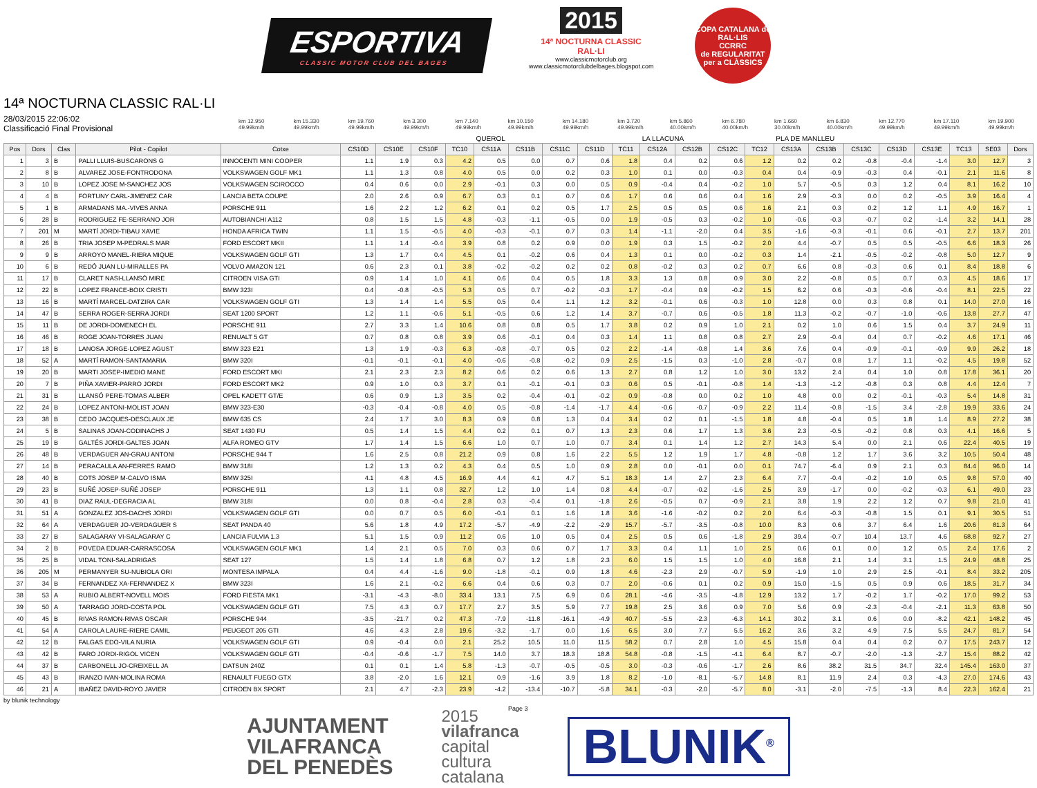ESPORTIVA
CLASSIC MOTOR CLUB DEL BAGES
2015
14ª NOCTURNA CLASSIC RAL·LI
www.classicmotorclub.org
www.classicmotorclubdelbages.blogspot.com
COPA CATALANA de RAL·LIS
CCRRC
de REGULARITAT per a CLÀSSICS
14ª NOCTURNA CLASSIC RAL·LI
28/03/2015 22:06:02
Classificació Final Provisional
km 12.950 49.99km/h km 15.330 49.99km/h km 19.760 49.99km/h km 3.300 49.99km/h km 7.140 49.99km/h km 10.150 49.99km/h km 14.180 49.99km/h km 3.720 49.99km/h km 5.860 40.00km/h km 6.780 40.00km/h km 1.660 30.00km/h km 6.830 40.00km/h km 12.770 49.99km/h km 17.110 49.99km/h km 19.900 49.99km/h
| | | | | | | | | | QUEROL | | | | | LA LLACUNA | | | | PLA DE MANLLEU | | | | | | | |
| Pos | Dors | Clas | Pilot - Copilot | Cotxe | CS10D | CS10E | CS10F | TC10 | CS11A | CS11B | CS11C | CS11D | TC11 | CS12A | CS12B | CS12C | TC12 | CS13A | CS13B | CS13C | CS13D | CS13E | TC13 | SE03 | Dors |
| 1 | 3 | B | PALLI LLUIS-BUSCARONS G | INNOCENTI MINI COOPER | 1.1 | 1.9 | 0.3 | 4.2 | 0.5 | 0.0 | 0.7 | 0.6 | 1.8 | 0.4 | 0.2 | 0.6 | 1.2 | 0.2 | 0.2 | -0.8 | -0.4 | -1.4 | 3.0 | 12.7 | 3 |
| 2 | 8 | B | ALVAREZ JOSE-FONTRODONA | VOLKSWAGEN GOLF MK1 | 1.1 | 1.3 | 0.8 | 4.0 | 0.5 | 0.0 | 0.2 | 0.3 | 1.0 | 0.1 | 0.0 | -0.3 | 0.4 | 0.4 | -0.9 | -0.3 | 0.4 | -0.1 | 2.1 | 11.6 | 8 |
| 3 | 10 | B | LOPEZ JOSE M-SANCHEZ JOS | VOLKSWAGEN SCIROCCO | 0.4 | 0.6 | 0.0 | 2.9 | -0.1 | 0.3 | 0.0 | 0.5 | 0.9 | -0.4 | 0.4 | -0.2 | 1.0 | 5.7 | -0.5 | 0.3 | 1.2 | 0.4 | 8.1 | 16.2 | 10 |
| 4 | 4 | B | FORTUNY CARL-JIMENEZ CAR | LANCIA BETA COUPE | 2.0 | 2.6 | 0.9 | 6.7 | 0.3 | 0.1 | 0.7 | 0.6 | 1.7 | 0.6 | 0.6 | 0.4 | 1.6 | 2.9 | -0.3 | 0.0 | 0.2 | -0.5 | 3.9 | 16.4 | 4 |
| 5 | 1 | B | ARMADANS MA.-VIVES ANNA | PORSCHE 911 | 1.6 | 2.2 | 1.2 | 6.2 | 0.1 | 0.2 | 0.5 | 1.7 | 2.5 | 0.5 | 0.5 | 0.6 | 1.6 | 2.1 | 0.3 | 0.2 | 1.2 | 1.1 | 4.9 | 16.7 | 1 |
| 6 | 28 | B | RODRIGUEZ FE-SERRANO JOR | AUTOBIANCHI A112 | 0.8 | 1.5 | 1.5 | 4.8 | -0.3 | -1.1 | -0.5 | 0.0 | 1.9 | -0.5 | 0.3 | -0.2 | 1.0 | -0.6 | -0.3 | -0.7 | 0.2 | -1.4 | 3.2 | 14.1 | 28 |
| 7 | 201 | M | MARTÍ JORDI-TIBAU XAVIE | HONDA AFRICA TWIN | 1.1 | 1.5 | -0.5 | 4.0 | -0.3 | -0.1 | 0.7 | 0.3 | 1.4 | -1.1 | -2.0 | 0.4 | 3.5 | -1.6 | -0.3 | -0.1 | 0.6 | -0.1 | 2.7 | 13.7 | 201 |
| 8 | 26 | B | TRIA JOSEP M-PEDRALS MAR | FORD ESCORT MKII | 1.1 | 1.4 | -0.4 | 3.9 | 0.8 | 0.2 | 0.9 | 0.0 | 1.9 | 0.3 | 1.5 | -0.2 | 2.0 | 4.4 | -0.7 | 0.5 | 0.5 | -0.5 | 6.6 | 18.3 | 26 |
| 9 | 9 | B | ARROYO MANEL-RIERA MIQUE | VOLKSWAGEN GOLF GTI | 1.3 | 1.7 | 0.4 | 4.5 | 0.1 | -0.2 | 0.6 | 0.4 | 1.3 | 0.1 | 0.0 | -0.2 | 0.3 | 1.4 | -2.1 | -0.5 | -0.2 | -0.8 | 5.0 | 12.7 | 9 |
| 10 | 6 | B | REDÓ JUAN LU-MIRALLES PA | VOLVO AMAZON 121 | 0.6 | 2.3 | 0.1 | 3.8 | -0.2 | -0.2 | 0.2 | 0.2 | 0.8 | -0.2 | 0.3 | 0.2 | 0.7 | 6.6 | 0.8 | -0.3 | 0.6 | 0.1 | 8.4 | 18.8 | 6 |
| 11 | 17 | B | CLARET NASI-LLANSÓ MIRE | CITROEN VISA GTI | 0.9 | 1.4 | 1.0 | 4.1 | 0.6 | 0.4 | 0.5 | 1.8 | 3.3 | 1.3 | 0.8 | 0.9 | 3.0 | 2.2 | -0.8 | 0.5 | 0.7 | 0.3 | 4.5 | 18.6 | 17 |
| 12 | 22 | B | LOPEZ FRANCE-BOIX CRISTI | BMW 323I | 0.4 | -0.8 | -0.5 | 5.3 | 0.5 | 0.7 | -0.2 | -0.3 | 1.7 | -0.4 | 0.9 | -0.2 | 1.5 | 6.2 | 0.6 | -0.3 | -0.6 | -0.4 | 8.1 | 22.5 | 22 |
| 13 | 16 | B | MARTÍ MARCEL-DATZIRA CAR | VOLKSWAGEN GOLF GTI | 1.3 | 1.4 | 1.4 | 5.5 | 0.5 | 0.4 | 1.1 | 1.2 | 3.2 | -0.1 | 0.6 | -0.3 | 1.0 | 12.8 | 0.0 | 0.3 | 0.8 | 0.1 | 14.0 | 27.0 | 16 |
| 14 | 47 | B | SERRA ROGER-SERRA JORDI | SEAT 1200 SPORT | 1.2 | 1.1 | -0.6 | 5.1 | -0.5 | 0.6 | 1.2 | 1.4 | 3.7 | -0.7 | 0.6 | -0.5 | 1.8 | 11.3 | -0.2 | -0.7 | -1.0 | -0.6 | 13.8 | 27.7 | 47 |
| 15 | 11 | B | DE JORDI-DOMENECH EL | PORSCHE 911 | 2.7 | 3.3 | 1.4 | 10.6 | 0.8 | 0.8 | 0.5 | 1.7 | 3.8 | 0.2 | 0.9 | 1.0 | 2.1 | 0.2 | 1.0 | 0.6 | 1.5 | 0.4 | 3.7 | 24.9 | 11 |
| 16 | 46 | B | ROGE JOAN-TORRES JUAN | RENUALT 5 GT | 0.7 | 0.8 | 0.8 | 3.9 | 0.6 | -0.1 | 0.4 | 0.3 | 1.4 | 1.1 | 0.8 | 0.8 | 2.7 | 2.9 | -0.4 | 0.4 | 0.7 | -0.2 | 4.6 | 17.1 | 46 |
| 17 | 18 | B | LANOSA JORGE-LOPEZ AGUST | BMW 323 E21 | 1.3 | 1.9 | -0.3 | 6.3 | -0.8 | -0.7 | 0.5 | 0.2 | 2.2 | -1.4 | -0.8 | 1.4 | 3.6 | 7.6 | 0.4 | -0.9 | -0.1 | -0.9 | 9.9 | 26.2 | 18 |
| 18 | 52 | A | MARTÍ RAMON-SANTAMARIA | BMW 320I | -0.1 | -0.1 | -0.1 | 4.0 | -0.6 | -0.8 | -0.2 | 0.9 | 2.5 | -1.5 | 0.3 | -1.0 | 2.8 | -0.7 | 0.8 | 1.7 | 1.1 | -0.2 | 4.5 | 19.8 | 52 |
| 19 | 20 | B | MARTI JOSEP-IMEDIO MANE | FORD ESCORT MKI | 2.1 | 2.3 | 2.3 | 8.2 | 0.6 | 0.2 | 0.6 | 1.3 | 2.7 | 0.8 | 1.2 | 1.0 | 3.0 | 13.2 | 2.4 | 0.4 | 1.0 | 0.8 | 17.8 | 36.1 | 20 |
| 20 | 7 | B | PIÑA XAVIER-PARRO JORDI | FORD ESCORT MK2 | 0.9 | 1.0 | 0.3 | 3.7 | 0.1 | -0.1 | -0.1 | 0.3 | 0.6 | 0.5 | -0.1 | -0.8 | 1.4 | -1.3 | -1.2 | -0.8 | 0.3 | 0.8 | 4.4 | 12.4 | 7 |
| 21 | 31 | B | LLANSÓ PERE-TOMAS ALBER | OPEL KADETT GT/E | 0.6 | 0.9 | 1.3 | 3.5 | 0.2 | -0.4 | -0.1 | -0.2 | 0.9 | -0.8 | 0.0 | 0.2 | 1.0 | 4.8 | 0.0 | 0.2 | -0.1 | -0.3 | 5.4 | 14.8 | 31 |
| 22 | 24 | B | LOPEZ ANTONI-MOLIST JOAN | BMW 323-E30 | -0.3 | -0.4 | -0.8 | 4.0 | 0.5 | -0.8 | -1.4 | -1.7 | 4.4 | -0.6 | -0.7 | -0.9 | 2.2 | 11.4 | -0.8 | -1.5 | 3.4 | -2.8 | 19.9 | 33.6 | 24 |
| 23 | 38 | B | CEDO JACQUES-DESCLAUX JE | BMW 635 CS | 2.4 | 1.7 | 3.0 | 8.3 | 0.9 | 0.8 | 1.3 | 0.4 | 3.4 | 0.2 | 0.1 | -1.5 | 1.8 | 4.8 | -0.4 | 0.5 | 1.8 | 1.4 | 8.9 | 27.2 | 38 |
| 24 | 5 | B | SALINAS JOAN-CODINACHS J | SEAT 1430 FU | 0.5 | 1.4 | 1.5 | 4.4 | 0.2 | 0.1 | 0.7 | 1.3 | 2.3 | 0.6 | 1.7 | 1.3 | 3.6 | 2.3 | -0.5 | -0.2 | 0.8 | 0.3 | 4.1 | 16.6 | 5 |
| 25 | 19 | B | GALTÉS JORDI-GALTES JOAN | ALFA ROMEO GTV | 1.7 | 1.4 | 1.5 | 6.6 | 1.0 | 0.7 | 1.0 | 0.7 | 3.4 | 0.1 | 1.4 | 1.2 | 2.7 | 14.3 | 5.4 | 0.0 | 2.1 | 0.6 | 22.4 | 40.5 | 19 |
| 26 | 48 | B | VERDAGUER AN-GRAU ANTONI | PORSCHE 944 T | 1.6 | 2.5 | 0.8 | 21.2 | 0.9 | 0.8 | 1.6 | 2.2 | 5.5 | 1.2 | 1.9 | 1.7 | 4.8 | -0.8 | 1.2 | 1.7 | 3.6 | 3.2 | 10.5 | 50.4 | 48 |
| 27 | 14 | B | PERACAULA AN-FERRES RAMO | BMW 318I | 1.2 | 1.3 | 0.2 | 4.3 | 0.4 | 0.5 | 1.0 | 0.9 | 2.8 | 0.0 | -0.1 | 0.0 | 0.1 | 74.7 | -6.4 | 0.9 | 2.1 | 0.3 | 84.4 | 96.0 | 14 |
| 28 | 40 | B | COTS JOSEP M-CALVO ISMA | BMW 325I | 4.1 | 4.8 | 4.5 | 16.9 | 4.4 | 4.1 | 4.7 | 5.1 | 18.3 | 1.4 | 2.7 | 2.3 | 6.4 | 7.7 | -0.4 | -0.2 | 1.0 | 0.5 | 9.8 | 57.0 | 40 |
| 29 | 23 | B | SUÑÉ JOSEP-SUÑÉ JOSEP | PORSCHE 911 | 1.3 | 1.1 | 0.8 | 32.7 | 1.2 | 1.0 | 1.4 | 0.8 | 4.4 | -0.7 | -0.2 | -1.6 | 2.5 | 3.9 | -1.7 | 0.0 | -0.2 | -0.3 | 6.1 | 49.0 | 23 |
| 30 | 41 | B | DIAZ RAUL-DEGRACIA AL | BMW 318I | 0.0 | 0.8 | -0.4 | 2.8 | 0.3 | -0.4 | 0.1 | -1.8 | 2.6 | -0.5 | 0.7 | -0.9 | 2.1 | 3.8 | 1.9 | 2.2 | 1.2 | 0.7 | 9.8 | 21.0 | 41 |
| 31 | 51 | A | GONZALEZ JOS-DACHS JORDI | VOLKSWAGEN GOLF GTI | 0.0 | 0.7 | 0.5 | 6.0 | -0.1 | 0.1 | 1.6 | 1.8 | 3.6 | -1.6 | -0.2 | 0.2 | 2.0 | 6.4 | -0.3 | -0.8 | 1.5 | 0.1 | 9.1 | 30.5 | 51 |
| 32 | 64 | A | VERDAGUER JO-VERDAGUER S | SEAT PANDA 40 | 5.6 | 1.8 | 4.9 | 17.2 | -5.7 | -4.9 | -2.2 | -2.9 | 15.7 | -5.7 | -3.5 | -0.8 | 10.0 | 8.3 | 0.6 | 3.7 | 6.4 | 1.6 | 20.6 | 81.3 | 64 |
| 33 | 27 | B | SALAGARAY VI-SALAGARAY C | LANCIA FULVIA 1.3 | 5.1 | 1.5 | 0.9 | 11.2 | 0.6 | 1.0 | 0.5 | 0.4 | 2.5 | 0.5 | 0.6 | -1.8 | 2.9 | 39.4 | -0.7 | 10.4 | 13.7 | 4.6 | 68.8 | 92.7 | 27 |
| 34 | 2 | B | POVEDA EDUAR-CARRASCOSA | VOLKSWAGEN GOLF MK1 | 1.4 | 2.1 | 0.5 | 7.0 | 0.3 | 0.6 | 0.7 | 1.7 | 3.3 | 0.4 | 1.1 | 1.0 | 2.5 | 0.6 | 0.1 | 0.0 | 1.2 | 0.5 | 2.4 | 17.6 | 2 |
| 35 | 25 | B | VIDAL TONI-SALADRIGAS | SEAT 127 | 1.5 | 1.4 | 1.8 | 6.8 | 0.7 | 1.2 | 1.8 | 2.3 | 6.0 | 1.5 | 1.5 | 1.0 | 4.0 | 16.8 | 2.1 | 1.4 | 3.1 | 1.5 | 24.9 | 48.8 | 25 |
| 36 | 205 | M | PERMANYER SU-NUBIOLA ORI | MONTESA IMPALA | 0.4 | 4.4 | -1.6 | 9.0 | -1.8 | -0.1 | 0.9 | 1.8 | 4.6 | -2.3 | 2.9 | -0.7 | 5.9 | -1.9 | 1.0 | 2.9 | 2.5 | -0.1 | 8.4 | 33.2 | 205 |
| 37 | 34 | B | FERNANDEZ XA-FERNANDEZ X | BMW 323I | 1.6 | 2.1 | -0.2 | 6.6 | 0.4 | 0.6 | 0.3 | 0.7 | 2.0 | -0.6 | 0.1 | 0.2 | 0.9 | 15.0 | -1.5 | 0.5 | 0.9 | 0.6 | 18.5 | 31.7 | 34 |
| 38 | 53 | A | RUBIO ALBERT-NOVELL MOIS | FORD FIESTA MK1 | -3.1 | -4.3 | -8.0 | 33.4 | 13.1 | 7.5 | 6.9 | 0.6 | 28.1 | -4.6 | -3.5 | -4.8 | 12.9 | 13.2 | 1.7 | -0.2 | 1.7 | -0.2 | 17.0 | 99.2 | 53 |
| 39 | 50 | A | TARRAGO JORD-COSTA POL | VOLKSWAGEN GOLF GTI | 7.5 | 4.3 | 0.7 | 17.7 | 2.7 | 3.5 | 5.9 | 7.7 | 19.8 | 2.5 | 3.6 | 0.9 | 7.0 | 5.6 | 0.9 | -2.3 | -0.4 | -2.1 | 11.3 | 63.8 | 50 |
| 40 | 45 | B | RIVAS RAMON-RIVAS OSCAR | PORSCHE 944 | -3.5 | -21.7 | 0.2 | 47.3 | -7.9 | -11.8 | -16.1 | -4.9 | 40.7 | -5.5 | -2.3 | -6.3 | 14.1 | 30.2 | 3.1 | 0.6 | 0.0 | -8.2 | 42.1 | 148.2 | 45 |
| 41 | 54 | A | CAROLA LAURE-RIERE CAMIL | PEUGEOT 205 GTI | 4.6 | 4.3 | 2.8 | 19.6 | -3.2 | -1.7 | 0.0 | 1.6 | 6.5 | 3.0 | 7.7 | 5.5 | 16.2 | 3.6 | 3.2 | 4.9 | 7.5 | 5.5 | 24.7 | 81.7 | 54 |
| 42 | 12 | B | FALGAS EDO-VILA NURIA | VOLKSWAGEN GOLF GTI | 0.9 | -0.4 | 0.0 | 2.1 | 25.2 | 10.5 | 11.0 | 11.5 | 58.2 | 0.7 | 2.8 | 1.0 | 4.5 | 15.8 | 0.4 | 0.4 | 0.2 | 0.7 | 17.5 | 243.7 | 12 |
| 43 | 42 | B | FARO JORDI-RIGOL VICEN | VOLKSWAGEN GOLF GTI | -0.4 | -0.6 | -1.7 | 7.5 | 14.0 | 3.7 | 18.3 | 18.8 | 54.8 | -0.8 | -1.5 | -4.1 | 6.4 | 8.7 | -0.7 | -2.0 | -1.3 | -2.7 | 15.4 | 88.2 | 42 |
| 44 | 37 | B | CARBONELL JO-CREIXELL JA | DATSUN 240Z | 0.1 | 0.1 | 1.4 | 5.8 | -1.3 | -0.7 | -0.5 | -0.5 | 3.0 | -0.3 | -0.6 | -1.7 | 2.6 | 8.6 | 38.2 | 31.5 | 34.7 | 32.4 | 145.4 | 163.0 | 37 |
| 45 | 43 | B | IRANZO IVAN-MOLINA ROMA | RENAULT FUEGO GTX | 3.8 | -2.0 | 1.6 | 12.1 | 0.9 | -1.6 | 3.9 | 1.8 | 8.2 | -1.0 | -8.1 | -5.7 | 14.8 | 8.1 | 11.9 | 2.4 | 0.3 | -4.3 | 27.0 | 174.6 | 43 |
| 46 | 21 | A | IBAÑEZ DAVID-ROYO JAVIER | CITROEN BX SPORT | 2.1 | 4.7 | -2.3 | 23.9 | -4.2 | -13.4 | -10.7 | -5.8 | 34.1 | -0.3 | -2.0 | -5.7 | 8.0 | -3.1 | -2.0 | -7.5 | -1.3 | 8.4 | 22.3 | 162.4 | 21 |
by blunik technology
Page 3
AJUNTAMENT
VILAFRANCA
DEL PENEDÈS
2015
vilafranca
capital
cultura
catalana
BLUNIK<sup>®</sup>